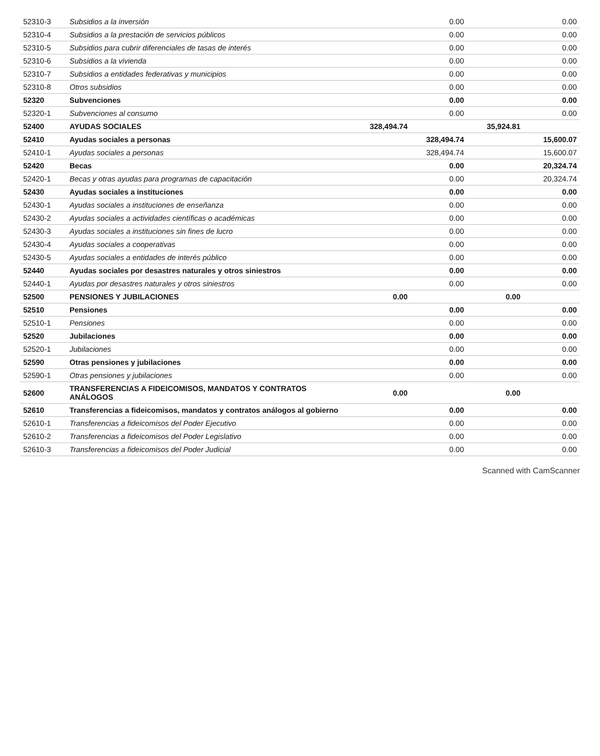| 52310-3 | Subsidios a la inversión | | 0.00 | | 0.00 |
| 52310-4 | Subsidios a la prestación de servicios públicos | | 0.00 | | 0.00 |
| 52310-5 | Subsidios para cubrir diferenciales de tasas de interés | | 0.00 | | 0.00 |
| 52310-6 | Subsidios a la vivienda | | 0.00 | | 0.00 |
| 52310-7 | Subsidios a entidades federativas y municipios | | 0.00 | | 0.00 |
| 52310-8 | Otros subsidios | | 0.00 | | 0.00 |
| 52320 | Subvenciones | | 0.00 | | 0.00 |
| 52320-1 | Subvenciones al consumo | | 0.00 | | 0.00 |
| 52400 | AYUDAS SOCIALES | 328,494.74 | | 35,924.81 | |
| 52410 | Ayudas sociales a personas | | 328,494.74 | | 15,600.07 |
| 52410-1 | Ayudas sociales a personas | | 328,494.74 | | 15,600.07 |
| 52420 | Becas | | 0.00 | | 20,324.74 |
| 52420-1 | Becas y otras ayudas para programas de capacitación | | 0.00 | | 20,324.74 |
| 52430 | Ayudas sociales a instituciones | | 0.00 | | 0.00 |
| 52430-1 | Ayudas sociales a instituciones de enseñanza | | 0.00 | | 0.00 |
| 52430-2 | Ayudas sociales a actividades científicas o académicas | | 0.00 | | 0.00 |
| 52430-3 | Ayudas sociales a instituciones sin fines de lucro | | 0.00 | | 0.00 |
| 52430-4 | Ayudas sociales a cooperativas | | 0.00 | | 0.00 |
| 52430-5 | Ayudas sociales a entidades de interés público | | 0.00 | | 0.00 |
| 52440 | Ayudas sociales por desastres naturales y otros siniestros | | 0.00 | | 0.00 |
| 52440-1 | Ayudas por desastres naturales y otros siniestros | | 0.00 | | 0.00 |
| 52500 | PENSIONES Y JUBILACIONES | 0.00 | | 0.00 | |
| 52510 | Pensiones | | 0.00 | | 0.00 |
| 52510-1 | Pensiones | | 0.00 | | 0.00 |
| 52520 | Jubilaciones | | 0.00 | | 0.00 |
| 52520-1 | Jubilaciones | | 0.00 | | 0.00 |
| 52590 | Otras pensiones y jubilaciones | | 0.00 | | 0.00 |
| 52590-1 | Otras pensiones y jubilaciones | | 0.00 | | 0.00 |
| 52600 | TRANSFERENCIAS A FIDEICOMISOS, MANDATOS Y CONTRATOS ANÁLOGOS | 0.00 | | 0.00 | |
| 52610 | Transferencias a fideicomisos, mandatos y contratos análogos al gobierno | | 0.00 | | 0.00 |
| 52610-1 | Transferencias a fideicomisos del Poder Ejecutivo | | 0.00 | | 0.00 |
| 52610-2 | Transferencias a fideicomisos del Poder Legislativo | | 0.00 | | 0.00 |
| 52610-3 | Transferencias a fideicomisos del Poder Judicial | | 0.00 | | 0.00 |
Scanned with CamScanner